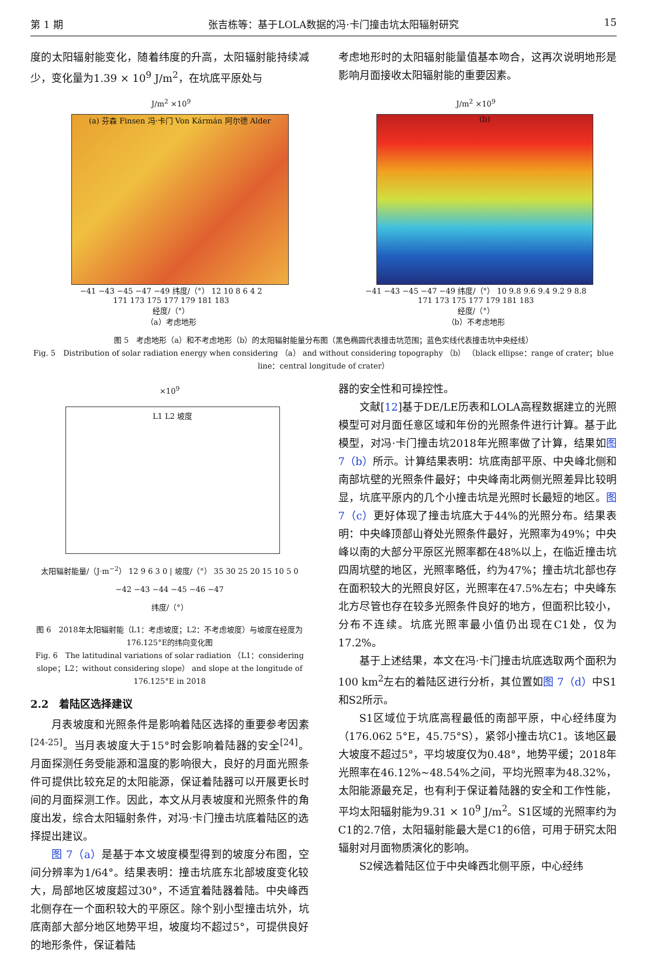第 1 期 张吉栋等：基于LOLA数据的冯·卡门撞击坑太阳辐射研究 15
度的太阳辐射能变化，随着纬度的升高，太阳辐射能持续减少，变化量为1.39 × 10<sup>9</sup> J/m<sup>2</sup>，在坑底平原处与
考虑地形时的太阳辐射能量值基本吻合，这再次说明地形是影响月面接收太阳辐射能的重要因素。
J/m<sup>2</sup> ×10<sup>9</sup>
(a) 芬森 Finsen 冯·卡门 Von Kármán 阿尔德 Alder
−41 −43 −45 −47 −49 纬度/（°） 12 10 8 6 4 2
171 173 175 177 179 181 183
经度/（°）
（a）考虑地形
J/m<sup>2</sup> ×10<sup>9</sup>
(b)
−41 −43 −45 −47 −49 纬度/（°） 10 9.8 9.6 9.4 9.2 9 8.8
171 173 175 177 179 181 183
经度/（°）
（b）不考虑地形
图 5　考虑地形（a）和不考虑地形（b）的太阳辐射能量分布图（黑色椭圆代表撞击坑范围；蓝色实线代表撞击坑中央经线）
Fig. 5　Distribution of solar radiation energy when considering （a） and without considering topography （b） （black ellipse：range of crater；blue line：central longitude of crater）
×10<sup>9</sup>
L1 L2 坡度
太阳辐射能量/（J·m<sup>−2</sup>） 12 9 6 3 0 | 坡度/（°） 35 30 25 20 15 10 5 0
−42 −43 −44 −45 −46 −47
纬度/（°）
图 6　2018年太阳辐射能（L1：考虑坡度；L2：不考虑坡度）与坡度在经度为176.125°E的纬向变化图
Fig. 6　The latitudinal variations of solar radiation （L1：considering slope；L2：without considering slope） and slope at the longitude of 176.125°E in 2018
2.2　着陆区选择建议
月表坡度和光照条件是影响着陆区选择的重要参考因素<sup>[24-25]</sup>。当月表坡度大于15°时会影响着陆器的安全<sup>[24]</sup>。月面探测任务受能源和温度的影响很大，良好的月面光照条件可提供比较充足的太阳能源，保证着陆器可以开展更长时间的月面探测工作。因此，本文从月表坡度和光照条件的角度出发，综合太阳辐射条件，对冯·卡门撞击坑底着陆区的选择提出建议。
图 7（a）是基于本文坡度模型得到的坡度分布图，空间分辨率为1/64°。结果表明：撞击坑底东北部坡度变化较大，局部地区坡度超过30°，不适宜着陆器着陆。中央峰西北侧存在一个面积较大的平原区。除个别小型撞击坑外，坑底南部大部分地区地势平坦，坡度均不超过5°，可提供良好的地形条件，保证着陆
器的安全性和可操控性。
文献[12]基于DE/LE历表和LOLA高程数据建立的光照模型可对月面任意区域和年份的光照条件进行计算。基于此模型，对冯·卡门撞击坑2018年光照率做了计算，结果如图 7（b）所示。计算结果表明：坑底南部平原、中央峰北侧和南部坑壁的光照条件最好；中央峰南北两侧光照差异比较明显，坑底平原内的几个小撞击坑是光照时长最短的地区。图 7（c）更好体现了撞击坑底大于44%的光照分布。结果表明：中央峰顶部山脊处光照条件最好，光照率为49%；中央峰以南的大部分平原区光照率都在48%以上，在临近撞击坑四周坑壁的地区，光照率略低，约为47%；撞击坑北部也存在面积较大的光照良好区，光照率在47.5%左右；中央峰东北方尽管也存在较多光照条件良好的地方，但面积比较小，分布不连续。坑底光照率最小值仍出现在C1处，仅为17.2%。
基于上述结果，本文在冯·卡门撞击坑底选取两个面积为100 km<sup>2</sup>左右的着陆区进行分析，其位置如图 7（d）中S1和S2所示。
S1区域位于坑底高程最低的南部平原，中心经纬度为（176.062 5°E，45.75°S），紧邻小撞击坑C1。该地区最大坡度不超过5°，平均坡度仅为0.48°，地势平缓；2018年光照率在46.12%~48.54%之间，平均光照率为48.32%，太阳能源最充足，也有利于保证着陆器的安全和工作性能，平均太阳辐射能为9.31 × 10<sup>9</sup> J/m<sup>2</sup>。S1区域的光照率约为C1的2.7倍，太阳辐射能最大是C1的6倍，可用于研究太阳辐射对月面物质演化的影响。
S2候选着陆区位于中央峰西北侧平原，中心经纬